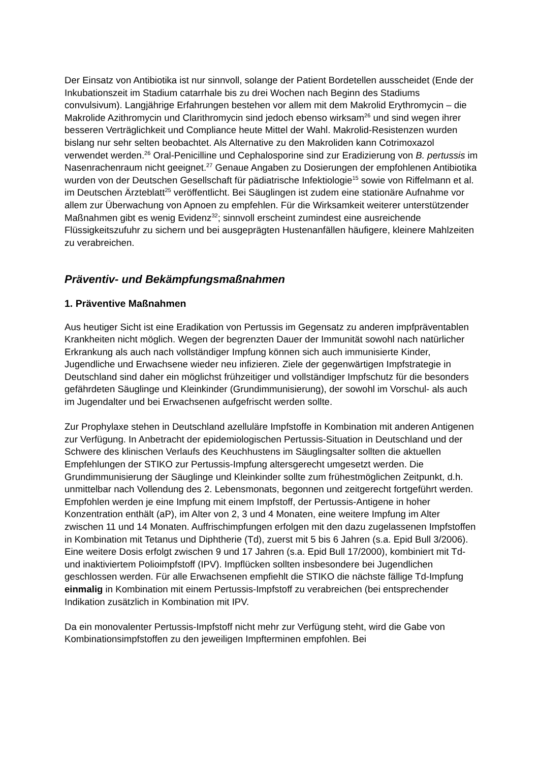Der Einsatz von Antibiotika ist nur sinnvoll, solange der Patient Bordetellen ausscheidet (Ende der Inkubationszeit im Stadium catarrhale bis zu drei Wochen nach Beginn des Stadiums convulsivum). Langjährige Erfahrungen bestehen vor allem mit dem Makrolid Erythromycin – die Makrolide Azithromycin und Clarithromycin sind jedoch ebenso wirksam<sup>26</sup> und sind wegen ihrer besseren Verträglichkeit und Compliance heute Mittel der Wahl. Makrolid-Resistenzen wurden bislang nur sehr selten beobachtet. Als Alternative zu den Makroliden kann Cotrimoxazol verwendet werden.<sup>26</sup> Oral-Penicilline und Cephalosporine sind zur Eradizierung von B. pertussis im Nasenrachenraum nicht geeignet.<sup>27</sup> Genaue Angaben zu Dosierungen der empfohlenen Antibiotika wurden von der Deutschen Gesellschaft für pädiatrische Infektiologie<sup>15</sup> sowie von Riffelmann et al. im Deutschen Ärzteblatt<sup>25</sup> veröffentlicht. Bei Säuglingen ist zudem eine stationäre Aufnahme vor allem zur Überwachung von Apnoen zu empfehlen. Für die Wirksamkeit weiterer unterstützender Maßnahmen gibt es wenig Evidenz<sup>32</sup>; sinnvoll erscheint zumindest eine ausreichende Flüssigkeitszufuhr zu sichern und bei ausgeprägten Hustenanfällen häufigere, kleinere Mahlzeiten zu verabreichen.
Präventiv- und Bekämpfungsmaßnahmen
1. Präventive Maßnahmen
Aus heutiger Sicht ist eine Eradikation von Pertussis im Gegensatz zu anderen impfpräventablen Krankheiten nicht möglich. Wegen der begrenzten Dauer der Immunität sowohl nach natürlicher Erkrankung als auch nach vollständiger Impfung können sich auch immunisierte Kinder, Jugendliche und Erwachsene wieder neu infizieren. Ziele der gegenwärtigen Impfstrategie in Deutschland sind daher ein möglichst frühzeitiger und vollständiger Impfschutz für die besonders gefährdeten Säuglinge und Kleinkinder (Grundimmunisierung), der sowohl im Vorschul- als auch im Jugendalter und bei Erwachsenen aufgefrischt werden sollte.
Zur Prophylaxe stehen in Deutschland azelluläre Impfstoffe in Kombination mit anderen Antigenen zur Verfügung. In Anbetracht der epidemiologischen Pertussis-Situation in Deutschland und der Schwere des klinischen Verlaufs des Keuchhustens im Säuglingsalter sollten die aktuellen Empfehlungen der STIKO zur Pertussis-Impfung altersgerecht umgesetzt werden. Die Grundimmunisierung der Säuglinge und Kleinkinder sollte zum frühestmöglichen Zeitpunkt, d.h. unmittelbar nach Vollendung des 2. Lebensmonats, begonnen und zeitgerecht fortgeführt werden. Empfohlen werden je eine Impfung mit einem Impfstoff, der Pertussis-Antigene in hoher Konzentration enthält (aP), im Alter von 2, 3 und 4 Monaten, eine weitere Impfung im Alter zwischen 11 und 14 Monaten. Auffrischimpfungen erfolgen mit den dazu zugelassenen Impfstoffen in Kombination mit Tetanus und Diphtherie (Td), zuerst mit 5 bis 6 Jahren (s.a. Epid Bull 3/2006). Eine weitere Dosis erfolgt zwischen 9 und 17 Jahren (s.a. Epid Bull 17/2000), kombiniert mit Td- und inaktiviertem Polioimpfstoff (IPV). Impflücken sollten insbesondere bei Jugendlichen geschlossen werden. Für alle Erwachsenen empfiehlt die STIKO die nächste fällige Td-Impfung einmalig in Kombination mit einem Pertussis-Impfstoff zu verabreichen (bei entsprechender Indikation zusätzlich in Kombination mit IPV.
Da ein monovalenter Pertussis-Impfstoff nicht mehr zur Verfügung steht, wird die Gabe von Kombinationsimpfstoffen zu den jeweiligen Impfterminen empfohlen. Bei